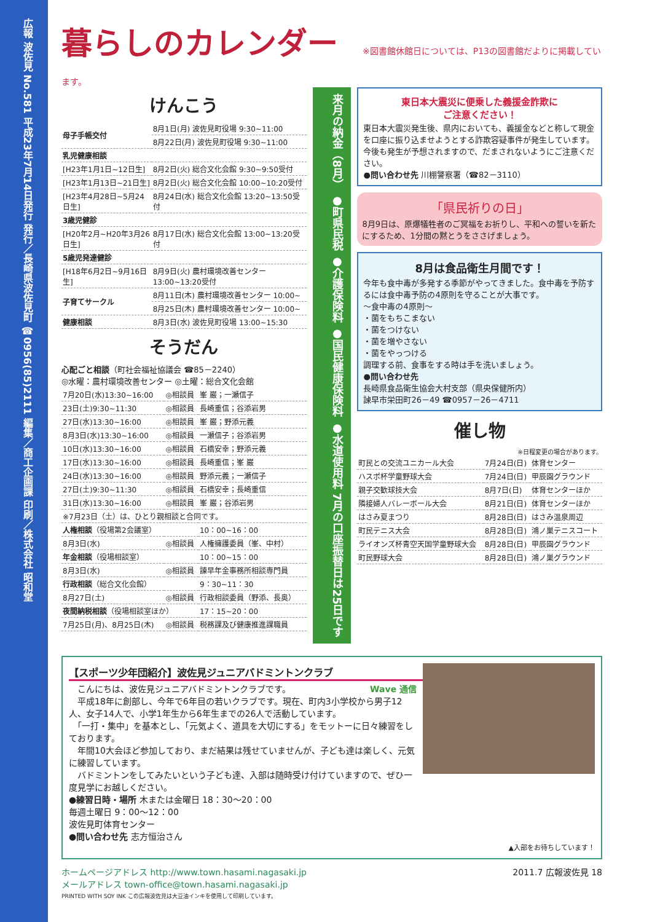広報 波佐見 No.581 平成23年7月14日発行 発行／長崎県波佐見町 ☎0956(85)2111 編集／商工企画課 印刷／株式会社 昭和堂
暮らしのカレンダー
※図書館休館日については、P13の図書館だよりに掲載しています。
けんこう
| 母子手帳交付 | 8月1日(月) 波佐見町役場 9:30~11:00 |
| | 8月22日(月) 波佐見町役場 9:30~11:00 |
| 乳児健康相談 | |
| [H23年1月1日~12日生] | 8月2日(火) 総合文化会館 9:30~9:50受付 |
| [H23年1月13日~21日生] | 8月2日(火) 総合文化会館 10:00~10:20受付 |
| [H23年4月28日~5月24日生] | 8月24日(水) 総合文化会館 13:20~13:50受付 |
| 3歳児健診 | |
| [H20年2月~H20年3月26日生] | 8月17日(水) 総合文化会館 13:00~13:20受付 |
| 5歳児発達健診 | |
| [H18年6月2日~9月16日生] | 8月9日(火) 農村環境改善センター 13:00~13:20受付 |
| 子育てサークル | 8月11日(木) 農村環境改善センター 10:00~ |
| | 8月25日(木) 農村環境改善センター 10:00~ |
| 健康相談 | 8月3日(水) 波佐見町役場 13:00~15:30 |
そうだん
心配ごと相談（町社会福祉協議会 ☎85－2240）
◎水曜：農村環境改善センター ◎土曜：総合文化会館
| 7月20日(水)13:30~16:00 | ◎相談員 | 峯 巌；一瀬信子 |
| 23日(土)9:30~11:30 | ◎相談員 | 長崎重信；谷添岩男 |
| 27日(水)13:30~16:00 | ◎相談員 | 峯 巌；野添元義 |
| 8月3日(水)13:30~16:00 | ◎相談員 | 一瀬信子；谷添岩男 |
| 10日(水)13:30~16:00 | ◎相談員 | 石橋安幸；野添元義 |
| 17日(水)13:30~16:00 | ◎相談員 | 長崎重信；峯 巌 |
| 24日(水)13:30~16:00 | ◎相談員 | 野添元義；一瀬信子 |
| 27日(土)9:30~11:30 | ◎相談員 | 石橋安幸；長崎重信 |
| 31日(水)13:30~16:00 | ◎相談員 | 峯 巌；谷添岩男 |
| ※7月23日（土）は、ひとり親相談と合同です。 | | |
| 人権相談 （役場第2会議室） | | 10：00~16：00 |
| 8月3日(水) | ◎相談員 | 人権擁護委員（峯、中村） |
| 年金相談 （役場相談室） | | 10：00~15：00 |
| 8月3日(水) | ◎相談員 | 諫早年金事務所相談専門員 |
| 行政相談 （総合文化会館） | | 9：30~11：30 |
| 8月27日(土) | ◎相談員 | 行政相談委員（野添、長奥） |
| 夜間納税相談 （役場相談室ほか） | | 17：15~20：00 |
| 7月25日(月)、8月25日(木) | ◎相談員 | 税務課及び健康推進課職員 |
来月の納金（8月） ●町県民税 ●介護保険料 ●国民健康保険料 ●水道使用料 7月の口座振替日は25日です
東日本大震災に便乗した義援金詐欺に
ご注意ください！
東日本大震災発生後、県内においても、義援金などと称して現金を口座に振り込ませようとする詐欺容疑事件が発生しています。今後も発生が予想されますので、だまされないようにご注意ください。
●問い合わせ先 川棚警察署（☎82－3110）
「県民祈りの日」
8月9日は、原爆犠牲者のご冥福をお祈りし、平和への誓いを新たにするため、1分間の黙とうをささげましょう。
8月は食品衛生月間です！
今年も食中毒が多発する季節がやってきました。食中毒を予防するには食中毒予防の4原則を守ることが大事です。
～食中毒の4原則～
・菌をもちこまない
・菌をつけない
・菌を増やさない
・菌をやっつける
調理する前、食事をする時は手を洗いましょう。
●問い合わせ先
長崎県食品衛生協会大村支部（県央保健所内）
諫早市栄田町26－49 ☎0957－26－4711
催し物
※日程変更の場合があります。
| 町民との交流ユニカール大会 | 7月24日(日) | 体育センター |
| ハスポ杯学童野球大会 | 7月24日(日) | 甲辰園グラウンド |
| 親子交歓球技大会 | 8月7日(日) | 体育センターほか |
| 隣接婦人バレーボール大会 | 8月21日(日) | 体育センターほか |
| はさみ夏まつり | 8月28日(日) | はさみ温泉周辺 |
| 町民テニス大会 | 8月28日(日) | 鴻ノ巣テニスコート |
| ライオンズ杯青空天国学童野球大会 | 8月28日(日) | 甲辰園グラウンド |
| 町民野球大会 | 8月28日(日) | 鴻ノ巣グラウンド |
【スポーツ少年団紹介】波佐見ジュニアバドミントンクラブ
Wave 通信 　こんにちは、波佐見ジュニアバドミントンクラブです。
　平成18年に創部し、今年で6年目の若いクラブです。現在、町内3小学校から男子12人、女子14人で、小学1年生から6年生までの26人で活動しています。
　「一打・集中」を基本とし、「元気よく、道具を大切にする」をモットーに日々練習をしております。
　年間10大会ほど参加しており、まだ結果は残せていませんが、子ども達は楽しく、元気に練習しています。
　バドミントンをしてみたいという子ども達、入部は随時受け付けていますので、ぜひ一度見学にお越しください。
●練習日時・場所 木または金曜日 18：30～20：00
毎週土曜日 9：00～12：00
波佐見町体育センター
●問い合わせ先 志方恒治さん
▲入部をお待ちしています！
ホームページアドレス http://www.town.hasami.nagasaki.jp 2011.7 広報波佐見 18
メールアドレス town-office@town.hasami.nagasaki.jp
PRINTED WITH SOY INK この広報波佐見は大豆油インキを使用して印刷しています。